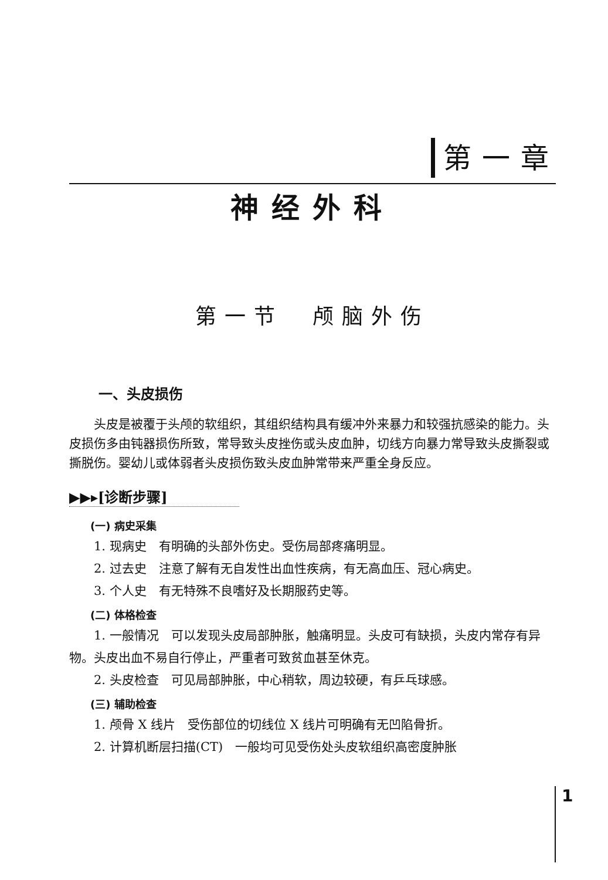第一章
神经外科
第一节　颅脑外伤
一、头皮损伤
头皮是被覆于头颅的软组织，其组织结构具有缓冲外来暴力和较强抗感染的能力。头皮损伤多由钝器损伤所致，常导致头皮挫伤或头皮血肿，切线方向暴力常导致头皮撕裂或撕脱伤。婴幼儿或体弱者头皮损伤致头皮血肿常带来严重全身反应。
▶▶▸[诊断步骤]
(一) 病史采集
1. 现病史　有明确的头部外伤史。受伤局部疼痛明显。
2. 过去史　注意了解有无自发性出血性疾病，有无高血压、冠心病史。
3. 个人史　有无特殊不良嗜好及长期服药史等。
(二) 体格检查
1. 一般情况　可以发现头皮局部肿胀，触痛明显。头皮可有缺损，头皮内常存有异物。头皮出血不易自行停止，严重者可致贫血甚至休克。
2. 头皮检查　可见局部肿胀，中心稍软，周边较硬，有乒乓球感。
(三) 辅助检查
1. 颅骨 X 线片　受伤部位的切线位 X 线片可明确有无凹陷骨折。
2. 计算机断层扫描(CT)　一般均可见受伤处头皮软组织高密度肿胀
1